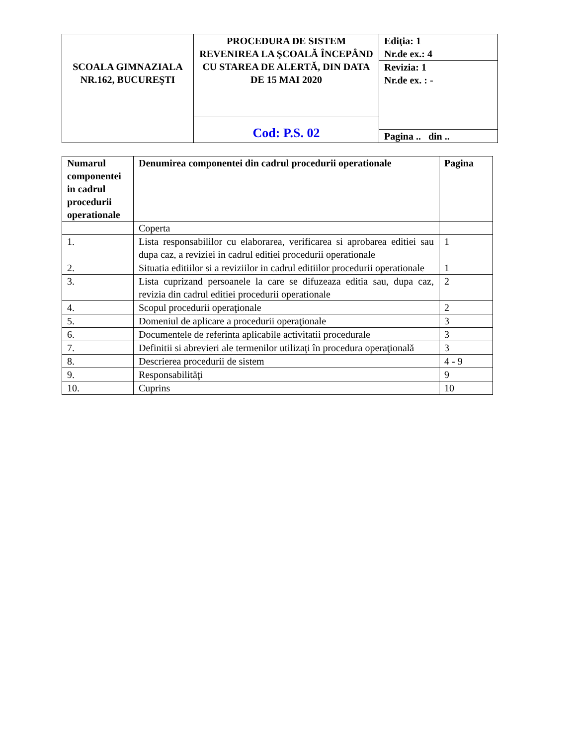| SCOALA GIMNAZIALA NR.162, BUCUREŞTI | PROCEDURA DE SISTEM REVENIREA LA ŞCOALĂ ÎNCEPÂND CU STAREA DE ALERTĂ, DIN DATA DE 15 MAI 2020 | Ediţia: 1 Nr.de ex.: 4 |
| | | Revizia: 1 Nr.de ex. : - |
| | Cod: P.S. 02 | |
| | | Pagina .. din .. |
| Numarul componentei in cadrul procedurii operationale | Denumirea componentei din cadrul procedurii operationale | Pagina |
| --- | --- | --- |
| | Coperta | |
| 1. | Lista responsabililor cu elaborarea, verificarea si aprobarea editiei sau dupa caz, a reviziei in cadrul editiei procedurii operationale | 1 |
| 2. | Situatia editiilor si a reviziilor in cadrul editiilor procedurii operationale | 1 |
| 3. | Lista cuprizand persoanele la care se difuzeaza editia sau, dupa caz, revizia din cadrul editiei procedurii operationale | 2 |
| 4. | Scopul procedurii operaţionale | 2 |
| 5. | Domeniul de aplicare a procedurii operaţionale | 3 |
| 6. | Documentele de referinta aplicabile activitatii procedurale | 3 |
| 7. | Definitii si abrevieri ale termenilor utilizaţi în procedura operaţională | 3 |
| 8. | Descrierea procedurii de sistem | 4 - 9 |
| 9. | Responsabilităţi | 9 |
| 10. | Cuprins | 10 |